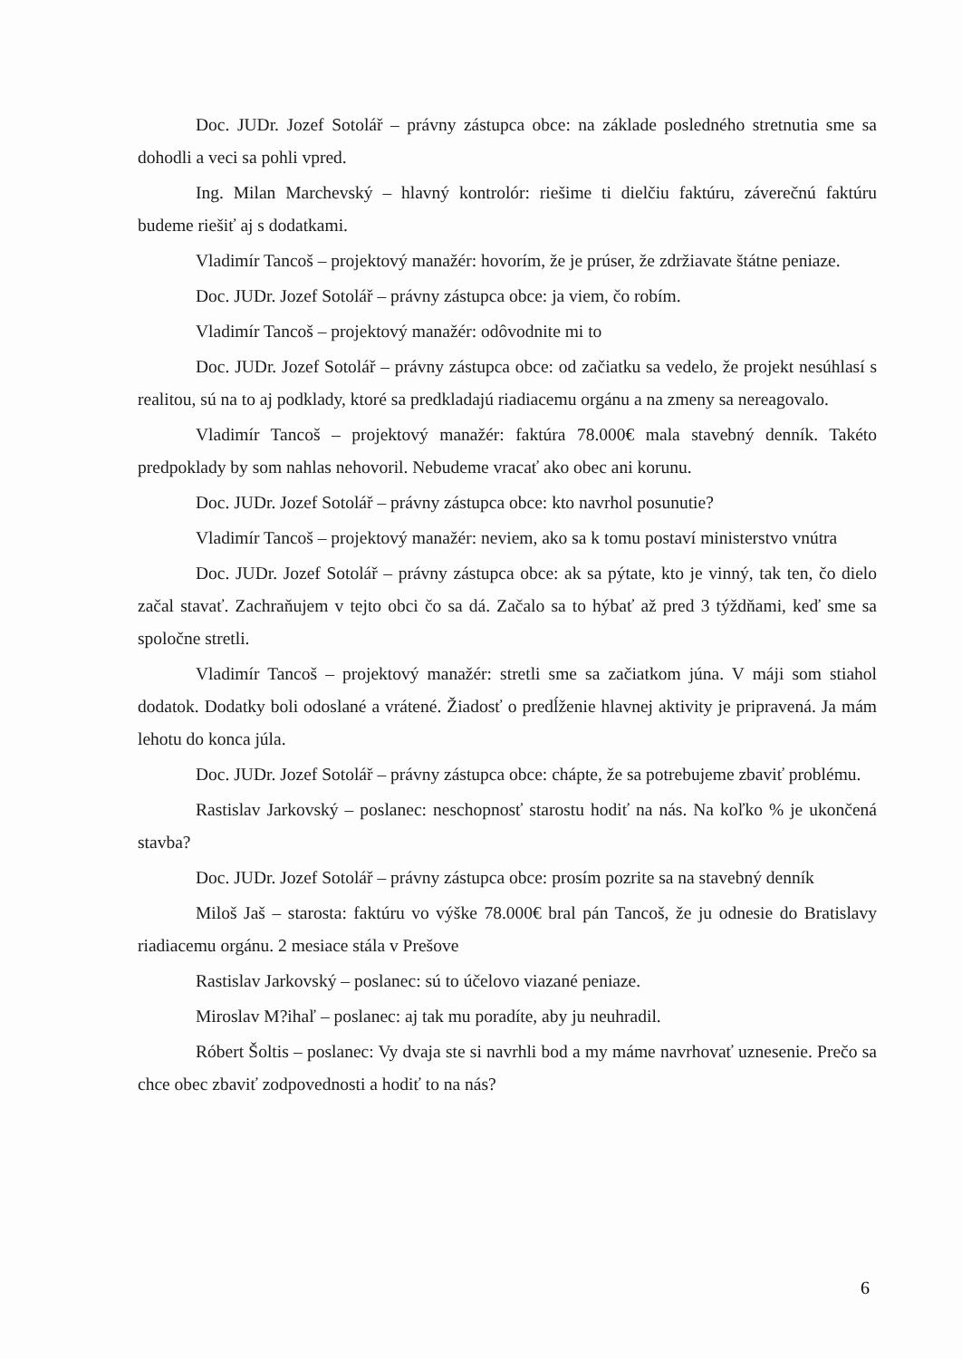Doc. JUDr. Jozef Sotolář – právny zástupca obce: na základe posledného stretnutia sme sa dohodli a veci sa pohli vpred.
Ing. Milan Marchevský – hlavný kontrolór: riešime ti dielčiu faktúru, záverečnú faktúru budeme riešiť aj s dodatkami.
Vladimír Tancoš – projektový manažér: hovorím, že je prúser, že zdržiavate štátne peniaze.
Doc. JUDr. Jozef Sotolář – právny zástupca obce: ja viem, čo robím.
Vladimír Tancoš – projektový manažér: odôvodnite mi to
Doc. JUDr. Jozef Sotolář – právny zástupca obce: od začiatku sa vedelo, že projekt nesúhlasí s realitou, sú na to aj podklady, ktoré sa predkladajú riadiacemu orgánu a na zmeny sa nereagovalo.
Vladimír Tancoš – projektový manažér: faktúra 78.000€ mala stavebný denník. Takéto predpoklady by som nahlas nehovoril. Nebudeme vracať ako obec ani korunu.
Doc. JUDr. Jozef Sotolář – právny zástupca obce: kto navrhol posunutie?
Vladimír Tancoš – projektový manažér: neviem, ako sa k tomu postaví ministerstvo vnútra
Doc. JUDr. Jozef Sotolář – právny zástupca obce: ak sa pýtate, kto je vinný, tak ten, čo dielo začal stavať. Zachraňujem v tejto obci čo sa dá. Začalo sa to hýbať až pred 3 týždňami, keď sme sa spoločne stretli.
Vladimír Tancoš – projektový manažér: stretli sme sa začiatkom júna. V máji som stiahol dodatok. Dodatky boli odoslané a vrátené. Žiadosť o predĺženie hlavnej aktivity je pripravená. Ja mám lehotu do konca júla.
Doc. JUDr. Jozef Sotolář – právny zástupca obce: chápte, že sa potrebujeme zbaviť problému.
Rastislav Jarkovský – poslanec: neschopnosť starostu hodiť na nás. Na koľko % je ukončená stavba?
Doc. JUDr. Jozef Sotolář – právny zástupca obce: prosím pozrite sa na stavebný denník
Miloš Jaš – starosta: faktúru vo výške 78.000€ bral pán Tancoš, že ju odnesie do Bratislavy riadiacemu orgánu. 2 mesiace stála v Prešove
Rastislav Jarkovský – poslanec: sú to účelovo viazané peniaze.
Miroslav M?ihaľ – poslanec: aj tak mu poradíte, aby ju neuhradil.
Róbert Šoltis – poslanec: Vy dvaja ste si navrhli bod a my máme navrhovať uznesenie. Prečo sa chce obec zbaviť zodpovednosti a hodiť to na nás?
6